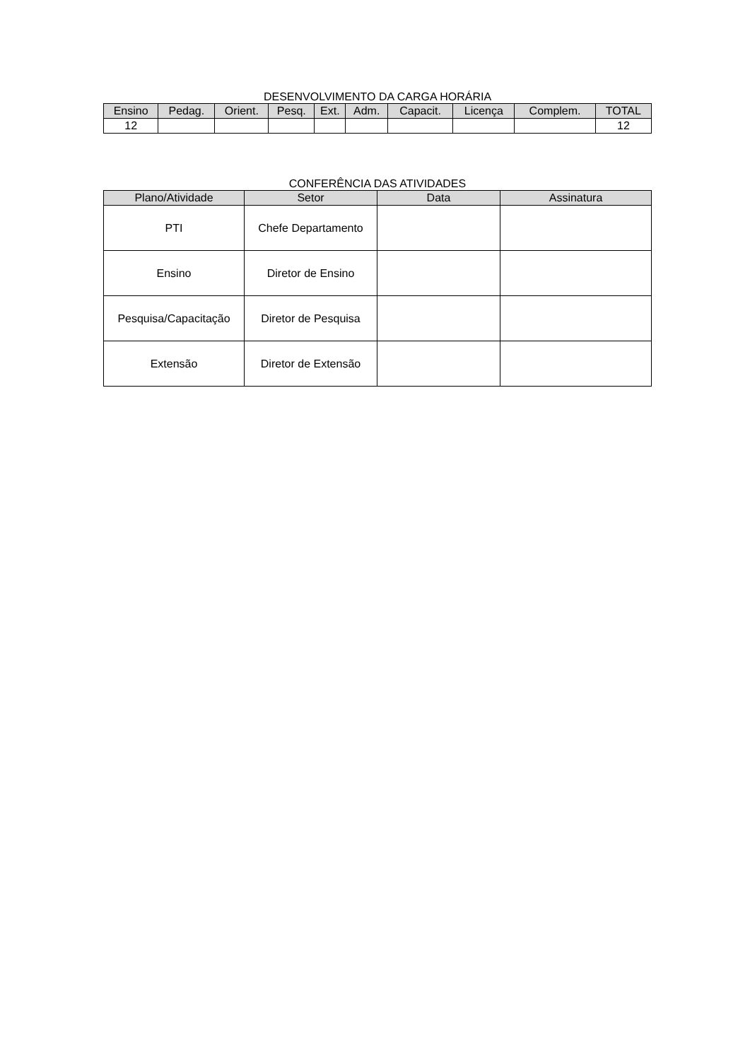DESENVOLVIMENTO DA CARGA HORÁRIA
| Ensino | Pedag. | Orient. | Pesq. | Ext. | Adm. | Capacit. | Licença | Complem. | TOTAL |
| --- | --- | --- | --- | --- | --- | --- | --- | --- | --- |
| 12 | | | | | | | | | 12 |
CONFERÊNCIA DAS ATIVIDADES
| Plano/Atividade | Setor | Data | Assinatura |
| --- | --- | --- | --- |
| PTI | Chefe Departamento | | |
| Ensino | Diretor de Ensino | | |
| Pesquisa/Capacitação | Diretor de Pesquisa | | |
| Extensão | Diretor de Extensão | | |